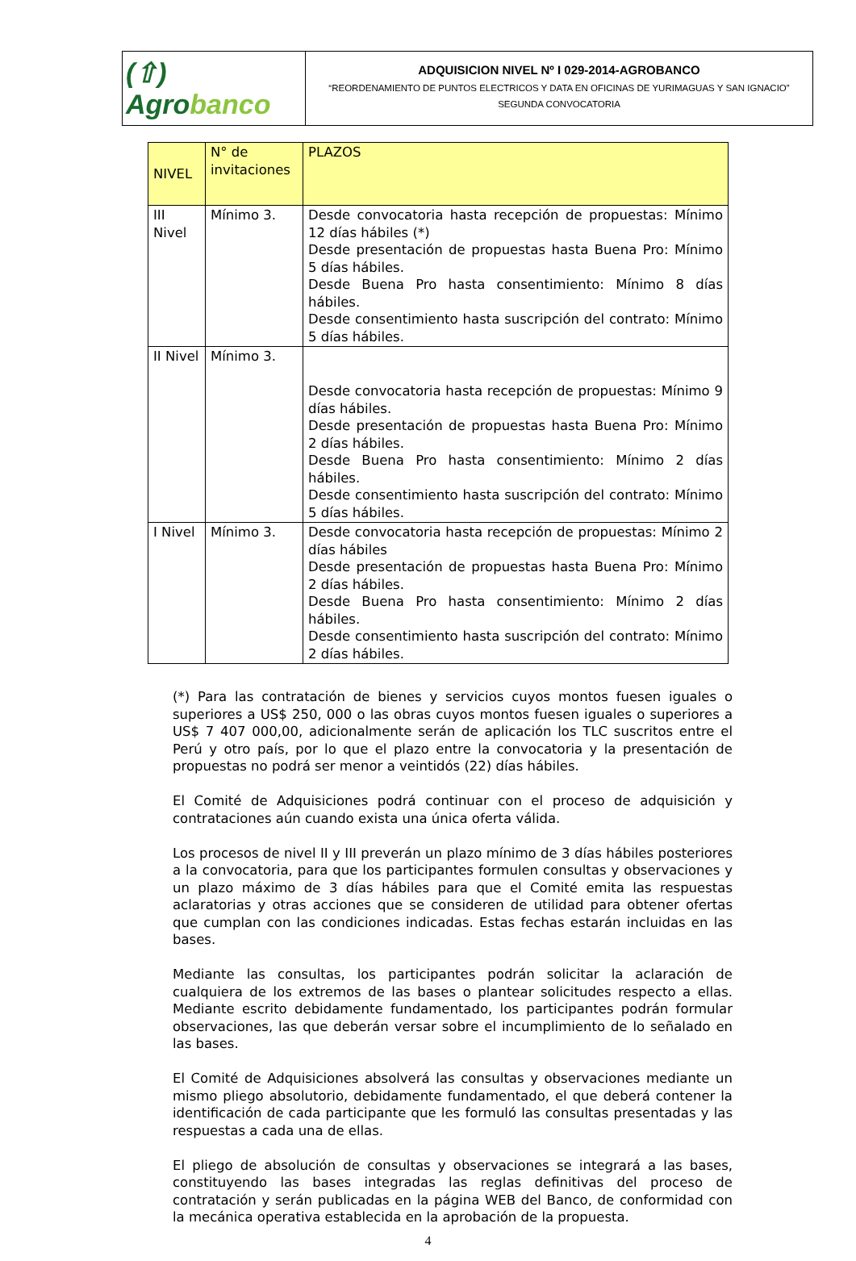(⇧) Agrobanco
ADQUISICION NIVEL Nº I 029-2014-AGROBANCO
“REORDENAMIENTO DE PUNTOS ELECTRICOS Y DATA EN OFICINAS DE YURIMAGUAS Y SAN IGNACIO”
SEGUNDA CONVOCATORIA
| NIVEL | N° de invitaciones | PLAZOS |
| --- | --- | --- |
| III Nivel | Mínimo 3. | Desde convocatoria hasta recepción de propuestas: Mínimo 12 días hábiles (*) Desde presentación de propuestas hasta Buena Pro: Mínimo 5 días hábiles. Desde Buena Pro hasta consentimiento: Mínimo 8 días hábiles. Desde consentimiento hasta suscripción del contrato: Mínimo 5 días hábiles. |
| II Nivel | Mínimo 3. | Desde convocatoria hasta recepción de propuestas: Mínimo 9 días hábiles. Desde presentación de propuestas hasta Buena Pro: Mínimo 2 días hábiles. Desde Buena Pro hasta consentimiento: Mínimo 2 días hábiles. Desde consentimiento hasta suscripción del contrato: Mínimo 5 días hábiles. |
| I Nivel | Mínimo 3. | Desde convocatoria hasta recepción de propuestas: Mínimo 2 días hábiles Desde presentación de propuestas hasta Buena Pro: Mínimo 2 días hábiles. Desde Buena Pro hasta consentimiento: Mínimo 2 días hábiles. Desde consentimiento hasta suscripción del contrato: Mínimo 2 días hábiles. |
(*) Para las contratación de bienes y servicios cuyos montos fuesen iguales o superiores a US$ 250, 000 o las obras cuyos montos fuesen iguales o superiores a US$ 7 407 000,00, adicionalmente serán de aplicación los TLC suscritos entre el Perú y otro país, por lo que el plazo entre la convocatoria y la presentación de propuestas no podrá ser menor a veintidós (22) días hábiles.
El Comité de Adquisiciones podrá continuar con el proceso de adquisición y contrataciones aún cuando exista una única oferta válida.
Los procesos de nivel II y III preverán un plazo mínimo de 3 días hábiles posteriores a la convocatoria, para que los participantes formulen consultas y observaciones y un plazo máximo de 3 días hábiles para que el Comité emita las respuestas aclaratorias y otras acciones que se consideren de utilidad para obtener ofertas que cumplan con las condiciones indicadas. Estas fechas estarán incluidas en las bases.
Mediante las consultas, los participantes podrán solicitar la aclaración de cualquiera de los extremos de las bases o plantear solicitudes respecto a ellas. Mediante escrito debidamente fundamentado, los participantes podrán formular observaciones, las que deberán versar sobre el incumplimiento de lo señalado en las bases.
El Comité de Adquisiciones absolverá las consultas y observaciones mediante un mismo pliego absolutorio, debidamente fundamentado, el que deberá contener la identificación de cada participante que les formuló las consultas presentadas y las respuestas a cada una de ellas.
El pliego de absolución de consultas y observaciones se integrará a las bases, constituyendo las bases integradas las reglas definitivas del proceso de contratación y serán publicadas en la página WEB del Banco, de conformidad con la mecánica operativa establecida en la aprobación de la propuesta.
4